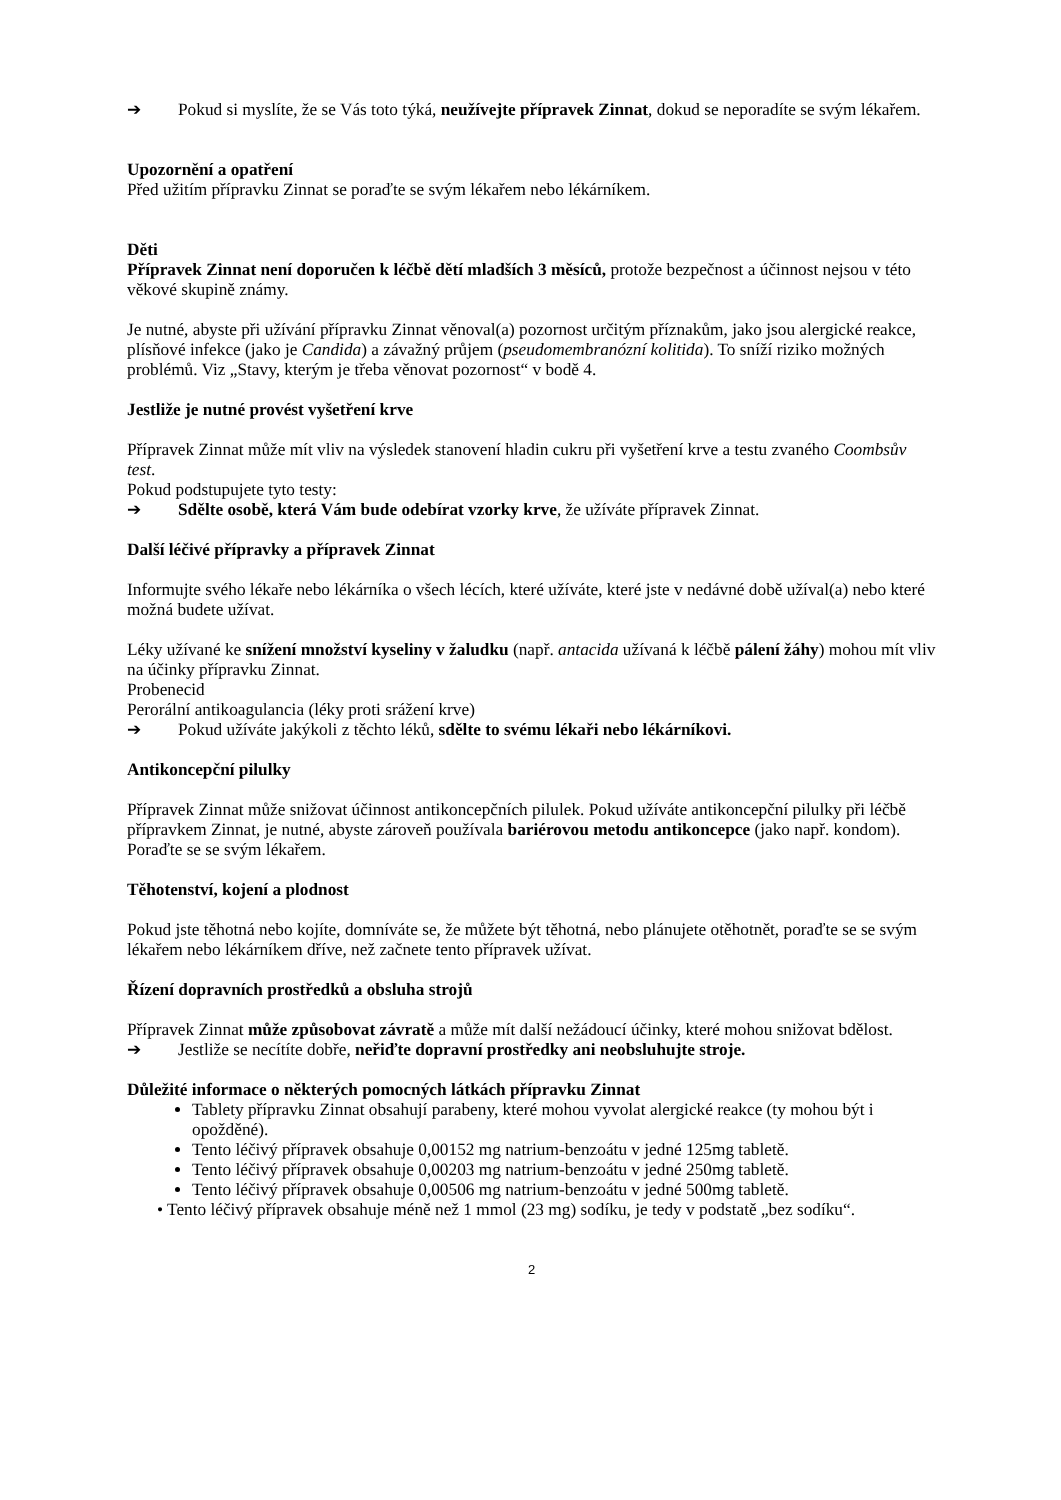➔ Pokud si myslíte, že se Vás toto týká, neužívejte přípravek Zinnat, dokud se neporadíte se svým lékařem.
Upozornění a opatření
Před užitím přípravku Zinnat se poraďte se svým lékařem nebo lékárníkem.
Děti
Přípravek Zinnat není doporučen k léčbě dětí mladších 3 měsíců, protože bezpečnost a účinnost nejsou v této věkové skupině známy.
Je nutné, abyste při užívání přípravku Zinnat věnoval(a) pozornost určitým příznakům, jako jsou alergické reakce, plísňové infekce (jako je Candida) a závažný průjem (pseudomembranózní kolitida). To sníží riziko možných problémů. Viz „Stavy, kterým je třeba věnovat pozornost“ v bodě 4.
Jestliže je nutné provést vyšetření krve
Přípravek Zinnat může mít vliv na výsledek stanovení hladin cukru při vyšetření krve a testu zvaného Coombsův test.
Pokud podstupujete tyto testy:
➔ Sdělte osobě, která Vám bude odebírat vzorky krve, že užíváte přípravek Zinnat.
Další léčivé přípravky a přípravek Zinnat
Informujte svého lékaře nebo lékárníka o všech lécích, které užíváte, které jste v nedávné době užíval(a) nebo které možná budete užívat.
Léky užívané ke snížení množství kyseliny v žaludku (např. antacida užívaná k léčbě pálení žáhy) mohou mít vliv na účinky přípravku Zinnat.
Probenecid
Perorální antikoagulancia (léky proti srážení krve)
➔ Pokud užíváte jakýkoli z těchto léků, sdělte to svému lékaři nebo lékárníkovi.
Antikoncepční pilulky
Přípravek Zinnat může snižovat účinnost antikoncepčních pilulek. Pokud užíváte antikoncepční pilulky při léčbě přípravkem Zinnat, je nutné, abyste zároveň používala bariérovou metodu antikoncepce (jako např. kondom). Poraďte se se svým lékařem.
Těhotenství, kojení a plodnost
Pokud jste těhotná nebo kojíte, domníváte se, že můžete být těhotná, nebo plánujete otěhotnět, poraďte se se svým lékařem nebo lékárníkem dříve, než začnete tento přípravek užívat.
Řízení dopravních prostředků a obsluha strojů
Přípravek Zinnat může způsobovat závratě a může mít další nežádoucí účinky, které mohou snižovat bdělost.
➔ Jestliže se necítíte dobře, neřiďte dopravní prostředky ani neobsluhujte stroje.
Důležité informace o některých pomocných látkách přípravku Zinnat
Tablety přípravku Zinnat obsahují parabeny, které mohou vyvolat alergické reakce (ty mohou být i opožděné).
Tento léčivý přípravek obsahuje 0,00152 mg natrium-benzoátu v jedné 125mg tabletě.
Tento léčivý přípravek obsahuje 0,00203 mg natrium-benzoátu v jedné 250mg tabletě.
Tento léčivý přípravek obsahuje 0,00506 mg natrium-benzoátu v jedné 500mg tabletě.
• Tento léčivý přípravek obsahuje méně než 1 mmol (23 mg) sodíku, je tedy v podstatě „bez sodíku“.
2